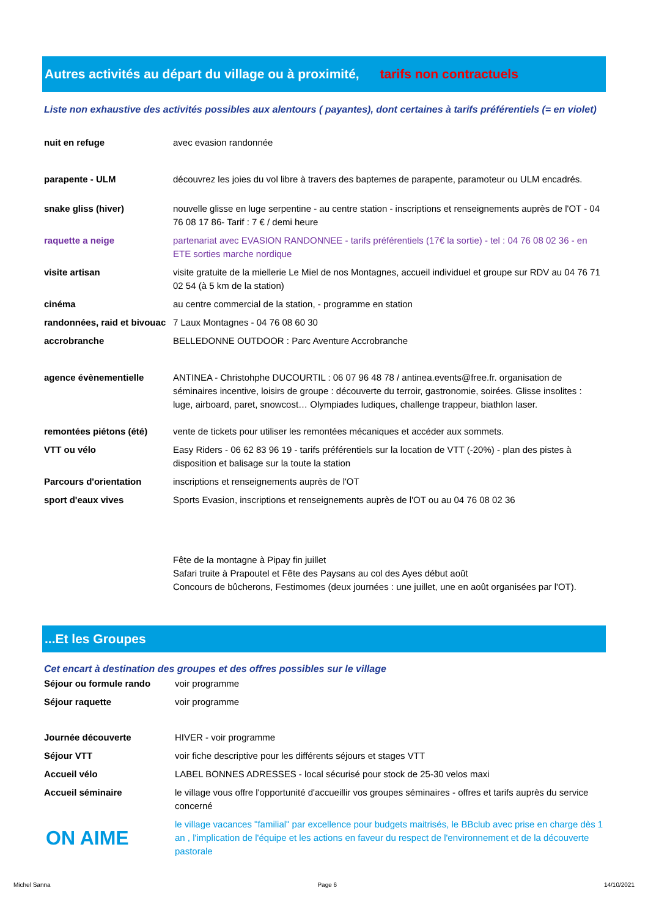Autres activités au départ du village ou à proximité, tarifs non contractuels
Liste non exhaustive des activités possibles aux alentours ( payantes), dont certaines à tarifs préférentiels (= en violet)
| nuit en refuge | avec evasion randonnée |
| parapente - ULM | découvrez les joies du vol libre à travers des baptemes de parapente, paramoteur ou ULM encadrés. |
| snake gliss (hiver) | nouvelle glisse en luge serpentine - au centre station - inscriptions et renseignements auprès de l'OT - 04 76 08 17 86- Tarif : 7 € / demi heure |
| raquette a neige | partenariat avec EVASION RANDONNEE - tarifs préférentiels (17€ la sortie) - tel : 04 76 08 02 36 - en ETE sorties marche nordique |
| visite artisan | visite gratuite de la miellerie Le Miel de nos Montagnes, accueil individuel et groupe sur RDV au 04 76 71 02 54 (à 5 km de la station) |
| cinéma | au centre commercial de la station, - programme en station |
| randonnées, raid et bivouac | 7 Laux Montagnes - 04 76 08 60 30 |
| accrobranche | BELLEDONNE OUTDOOR : Parc Aventure Accrobranche |
| agence évènementielle | ANTINEA - Christohphe DUCOURTIL : 06 07 96 48 78 / antinea.events@free.fr. organisation de séminaires incentive, loisirs de groupe : découverte du terroir, gastronomie, soirées. Glisse insolites : luge, airboard, paret, snowcost… Olympiades ludiques, challenge trappeur, biathlon laser. |
| remontées piétons (été) | vente de tickets pour utiliser les remontées mécaniques et accéder aux sommets. |
| VTT ou vélo | Easy Riders - 06 62 83 96 19 - tarifs préférentiels sur la location de VTT (-20%) - plan des pistes à disposition et balisage sur la toute la station |
| Parcours d'orientation | inscriptions et renseignements auprès de l'OT |
| sport d'eaux vives | Sports Evasion, inscriptions et renseignements auprès de l'OT ou au 04 76 08 02 36 |
| | Fête de la montagne à Pipay fin juillet Safari truite à Prapoutel et Fête des Paysans au col des Ayes début août Concours de bûcherons, Festimomes (deux journées : une juillet, une en août organisées par l'OT). |
...Et les Groupes
Cet encart à destination des groupes et des offres possibles sur le village
| Séjour ou formule rando | voir programme |
| Séjour raquette | voir programme |
| Journée découverte | HIVER - voir programme |
| Séjour VTT | voir fiche descriptive pour les différents séjours et stages VTT |
| Accueil vélo | LABEL BONNES ADRESSES - local sécurisé pour stock de 25-30 velos maxi |
| Accueil séminaire | le village vous offre l'opportunité d'accueillir vos groupes séminaires - offres et tarifs auprès du service concerné |
| ON AIME | le village vacances "familial" par excellence pour budgets maitrisés, le BBclub avec prise en charge dès 1 an , l'implication de l'équipe et les actions en faveur du respect de l'environnement et de la découverte pastorale |
Michel Sanna Page 6 14/10/2021